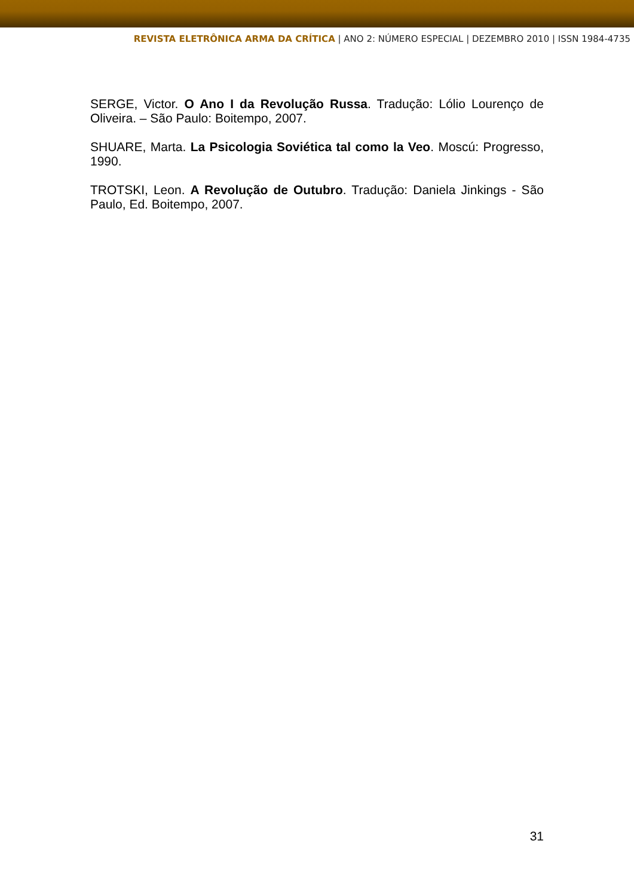REVISTA ELETRÔNICA ARMA DA CRÍTICA | ANO 2: NÚMERO ESPECIAL | DEZEMBRO 2010 | ISSN 1984-4735
SERGE, Victor. O Ano I da Revolução Russa. Tradução: Lólio Lourenço de Oliveira. – São Paulo: Boitempo, 2007.
SHUARE, Marta. La Psicologia Soviética tal como la Veo. Moscú: Progresso, 1990.
TROTSKI, Leon. A Revolução de Outubro. Tradução: Daniela Jinkings - São Paulo, Ed. Boitempo, 2007.
31